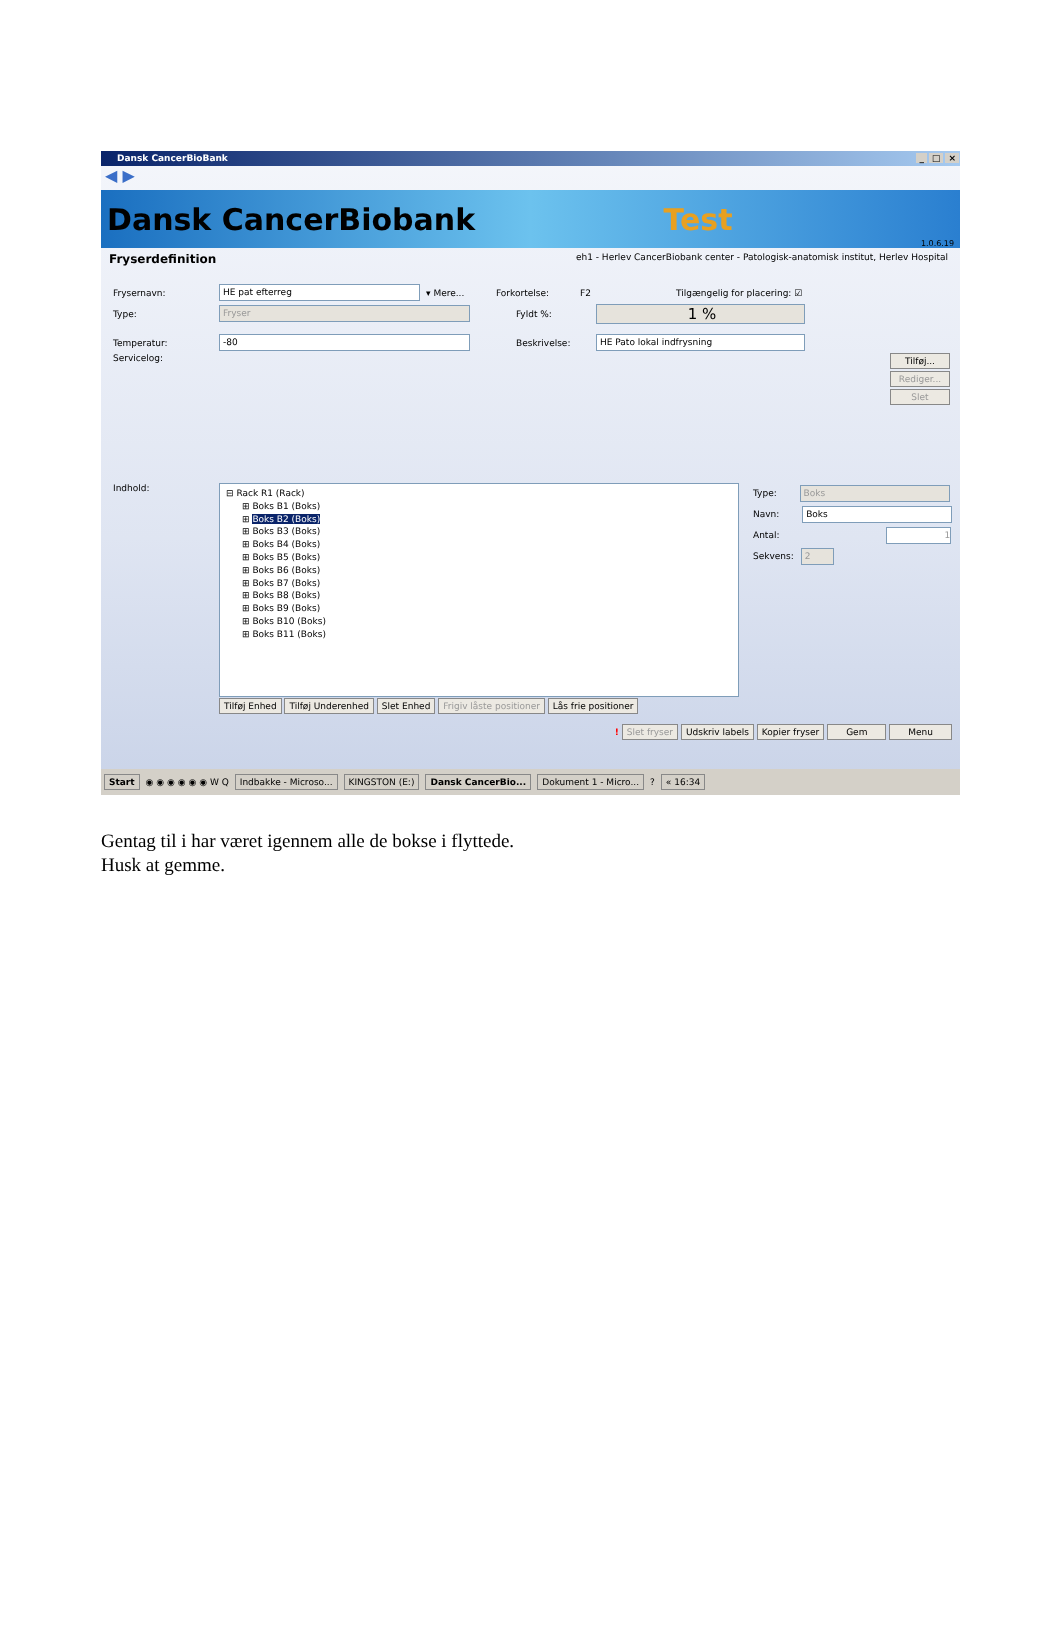Dansk CancerBioBank _ □ ×
◀ ▶
Dansk CancerBiobank Test 1.0.6.19
Fryserdefinition eh1 - Herlev CancerBiobank center - Patologisk-anatomisk institut, Herlev Hospital
Frysernavn: HE pat efterreg ▾ Mere... Forkortelse: F2 Tilgængelig for placering: ☑
Type: Fryser Fyldt %: 1 %
Temperatur: -80 Beskrivelse: HE Pato lokal indfrysning
Servicelog: Tilføj...
Rediger...
Slet
Indhold:
⊟ Rack R1 (Rack)
⊞ Boks B1 (Boks)
⊞ Boks B2 (Boks)
⊞ Boks B3 (Boks)
⊞ Boks B4 (Boks)
⊞ Boks B5 (Boks)
⊞ Boks B6 (Boks)
⊞ Boks B7 (Boks)
⊞ Boks B8 (Boks)
⊞ Boks B9 (Boks)
⊞ Boks B10 (Boks)
⊞ Boks B11 (Boks)
Tilføj Enhed Tilføj Underenhed Slet Enhed Frigiv låste positioner Lås frie positioner
Type: Boks
Navn: Boks
Antal: 1
Sekvens: 2
! Slet fryser Udskriv labels Kopier fryser Gem Menu
Start ◉ ◉ ◉ ◉ ◉ ◉ W Q Indbakke - Microso... KINGSTON (E:) Dansk CancerBio... Dokument 1 - Micro... ? « 16:34
Gentag til i har været igennem alle de bokse i flyttede.
Husk at gemme.